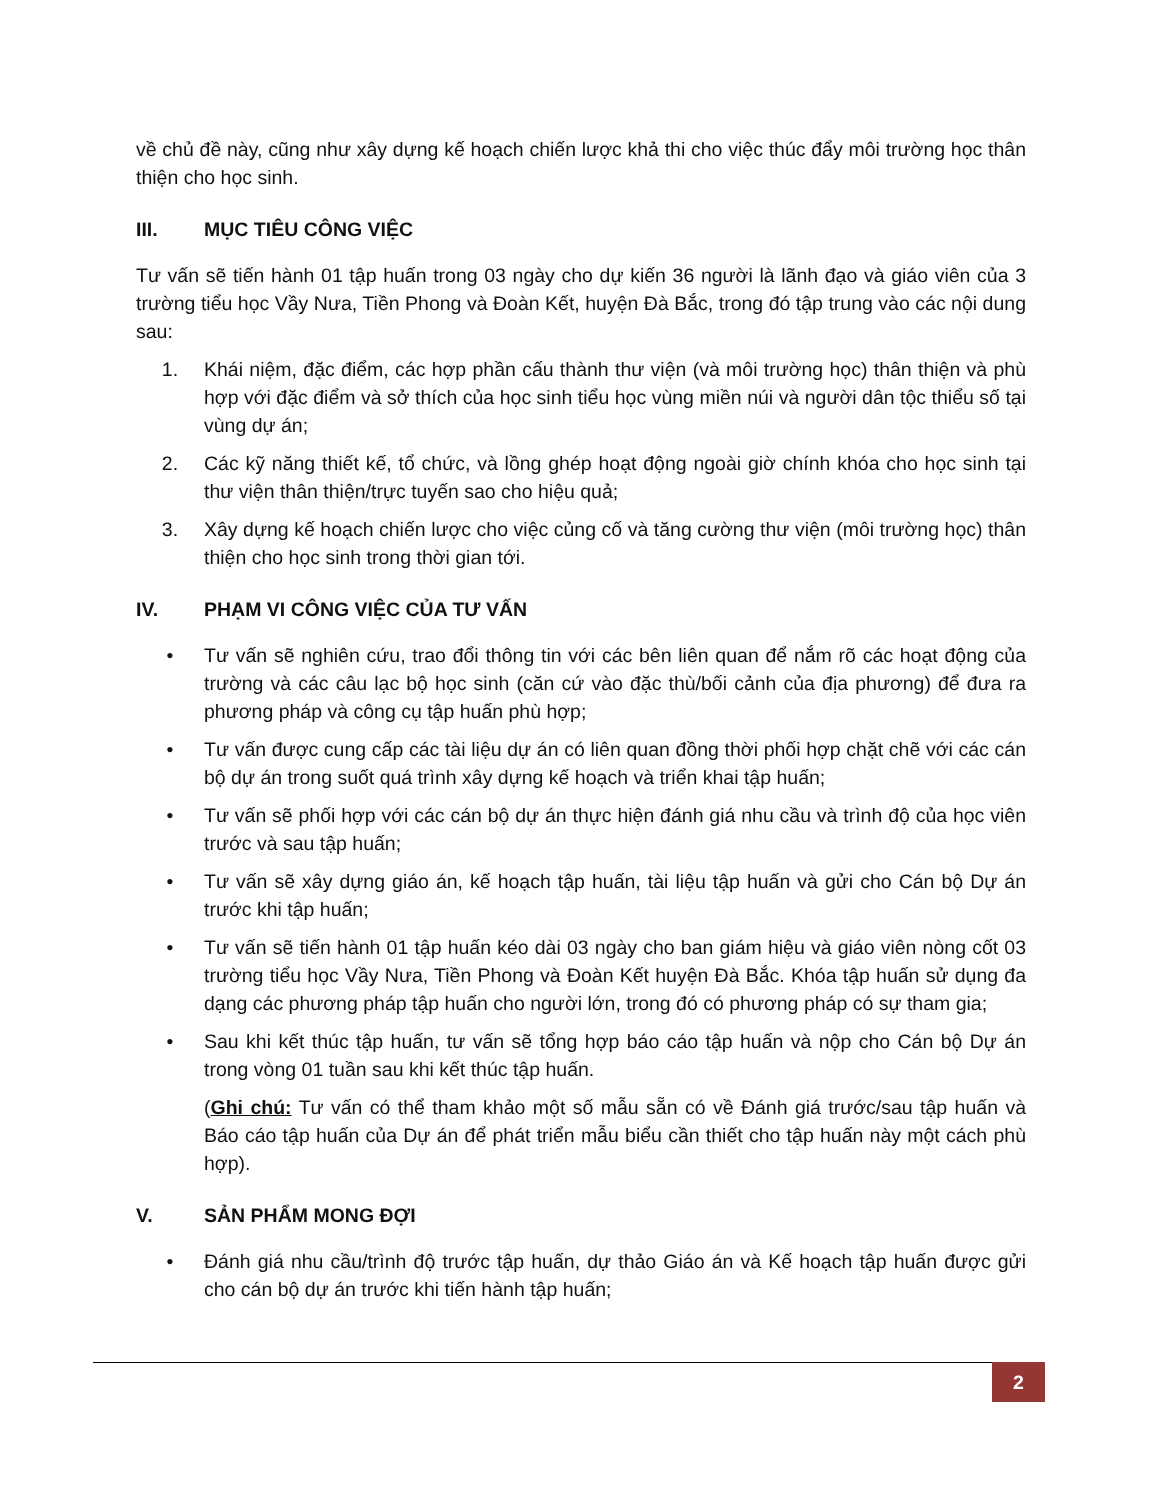về chủ đề này, cũng như xây dựng kế hoạch chiến lược khả thi cho việc thúc đẩy môi trường học thân thiện cho học sinh.
III. MỤC TIÊU CÔNG VIỆC
Tư vấn sẽ tiến hành 01 tập huấn trong 03 ngày cho dự kiến 36 người là lãnh đạo và giáo viên của 3 trường tiểu học Vầy Nưa, Tiền Phong và Đoàn Kết, huyện Đà Bắc, trong đó tập trung vào các nội dung sau:
1. Khái niệm, đặc điểm, các hợp phần cấu thành thư viện (và môi trường học) thân thiện và phù hợp với đặc điểm và sở thích của học sinh tiểu học vùng miền núi và người dân tộc thiểu số tại vùng dự án;
2. Các kỹ năng thiết kế, tổ chức, và lồng ghép hoạt động ngoài giờ chính khóa cho học sinh tại thư viện thân thiện/trực tuyến sao cho hiệu quả;
3. Xây dựng kế hoạch chiến lược cho việc củng cố và tăng cường thư viện (môi trường học) thân thiện cho học sinh trong thời gian tới.
IV. PHẠM VI CÔNG VIỆC CỦA TƯ VẤN
• Tư vấn sẽ nghiên cứu, trao đổi thông tin với các bên liên quan để nắm rõ các hoạt động của trường và các câu lạc bộ học sinh (căn cứ vào đặc thù/bối cảnh của địa phương) để đưa ra phương pháp và công cụ tập huấn phù hợp;
• Tư vấn được cung cấp các tài liệu dự án có liên quan đồng thời phối hợp chặt chẽ với các cán bộ dự án trong suốt quá trình xây dựng kế hoạch và triển khai tập huấn;
• Tư vấn sẽ phối hợp với các cán bộ dự án thực hiện đánh giá nhu cầu và trình độ của học viên trước và sau tập huấn;
• Tư vấn sẽ xây dựng giáo án, kế hoạch tập huấn, tài liệu tập huấn và gửi cho Cán bộ Dự án trước khi tập huấn;
• Tư vấn sẽ tiến hành 01 tập huấn kéo dài 03 ngày cho ban giám hiệu và giáo viên nòng cốt 03 trường tiểu học Vầy Nưa, Tiền Phong và Đoàn Kết huyện Đà Bắc. Khóa tập huấn sử dụng đa dạng các phương pháp tập huấn cho người lớn, trong đó có phương pháp có sự tham gia;
• Sau khi kết thúc tập huấn, tư vấn sẽ tổng hợp báo cáo tập huấn và nộp cho Cán bộ Dự án trong vòng 01 tuần sau khi kết thúc tập huấn.
(Ghi chú: Tư vấn có thể tham khảo một số mẫu sẵn có về Đánh giá trước/sau tập huấn và Báo cáo tập huấn của Dự án để phát triển mẫu biểu cần thiết cho tập huấn này một cách phù hợp).
V. SẢN PHẨM MONG ĐỢI
• Đánh giá nhu cầu/trình độ trước tập huấn, dự thảo Giáo án và Kế hoạch tập huấn được gửi cho cán bộ dự án trước khi tiến hành tập huấn;
2